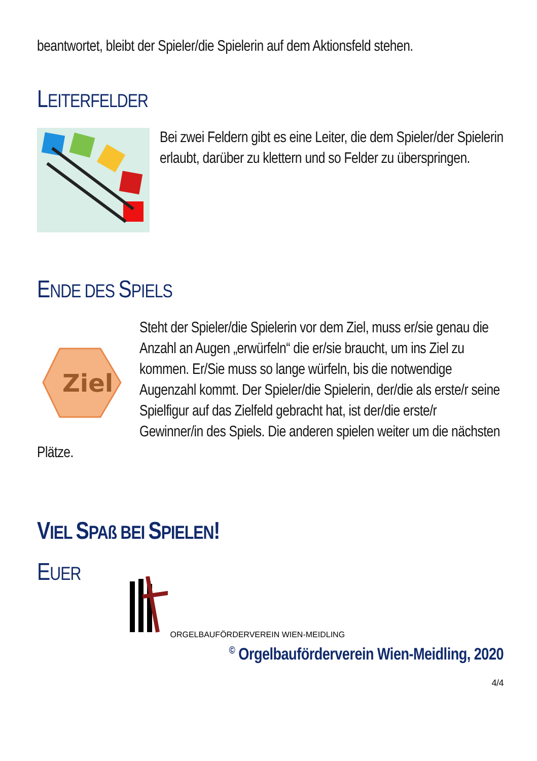beantwortet, bleibt der Spieler/die Spielerin auf dem Aktionsfeld stehen.
LEITERFELDER
Bei zwei Feldern gibt es eine Leiter, die dem Spieler/der Spielerin erlaubt, darüber zu klettern und so Felder zu überspringen.
ENDE DES SPIELS
Ziel
Steht der Spieler/die Spielerin vor dem Ziel, muss er/sie genau die Anzahl an Augen „erwürfeln“ die er/sie braucht, um ins Ziel zu kommen. Er/Sie muss so lange würfeln, bis die notwendige Augenzahl kommt. Der Spieler/die Spielerin, der/die als erste/r seine Spielfigur auf das Zielfeld gebracht hat, ist der/die erste/r Gewinner/in des Spiels. Die anderen spielen weiter um die nächsten Plätze.
VIEL SPAß BEI SPIELEN!
EUER
ORGELBAUFÖRDERVEREIN WIEN-MEIDLING
<sup>©</sup> Orgelbauförderverein Wien-Meidling, 2020
4/4